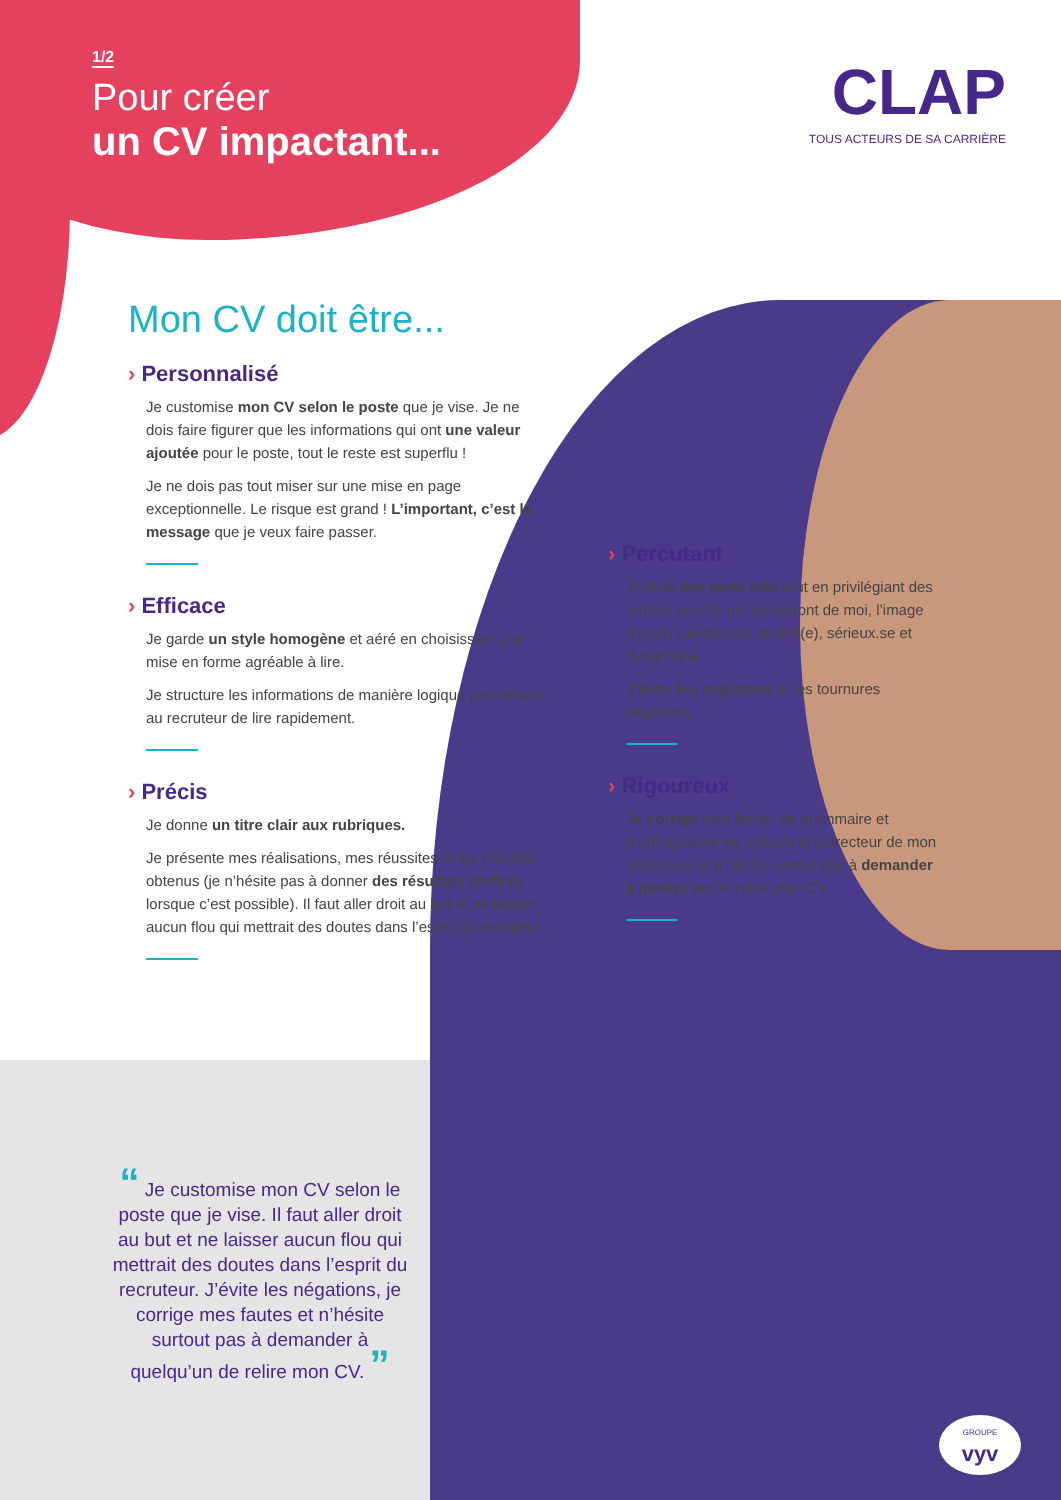1/2
Pour créer
un CV impactant...
CLAP
TOUS ACTEURS DE SA CARRIÈRE
Mon CV doit être...
› Personnalisé
Je customise mon CV selon le poste que je vise. Je ne dois faire figurer que les informations qui ont une valeur ajoutée pour le poste, tout le reste est superflu !
Je ne dois pas tout miser sur une mise en page exceptionnelle. Le risque est grand ! L’important, c’est le message que je veux faire passer.
› Efficace
Je garde un style homogène et aéré en choisissant une mise en forme agréable à lire.
Je structure les informations de manière logique permettant au recruteur de lire rapidement.
› Précis
Je donne un titre clair aux rubriques.
Je présente mes réalisations, mes réussites et les résultats obtenus (je n’hésite pas à donner des résultats chiffrés lorsque c’est possible). Il faut aller droit au but et ne laisser aucun flou qui mettrait des doutes dans l’esprit du recruteur.
› Percutant
J’utilise des mots clés tout en privilégiant des termes positifs qui donneront de moi, l’image d’un(e) candidat(e) motivé(e), sérieux.se et dynamique.
J’évite les négations et les tournures négatives.
› Rigoureux
Je corrige mes fautes de grammaire et d’orthographe en utilisant le correcteur de mon ordinateur et n’hésite surtout pas à demander à quelqu’un de relire mon CV.
“ Je customise mon CV selon le poste que je vise. Il faut aller droit au but et ne laisser aucun flou qui mettrait des doutes dans l’esprit du recruteur. J’évite les négations, je corrige mes fautes et n’hésite surtout pas à demander à quelqu’un de relire mon CV. ”
GROUPE
vyv